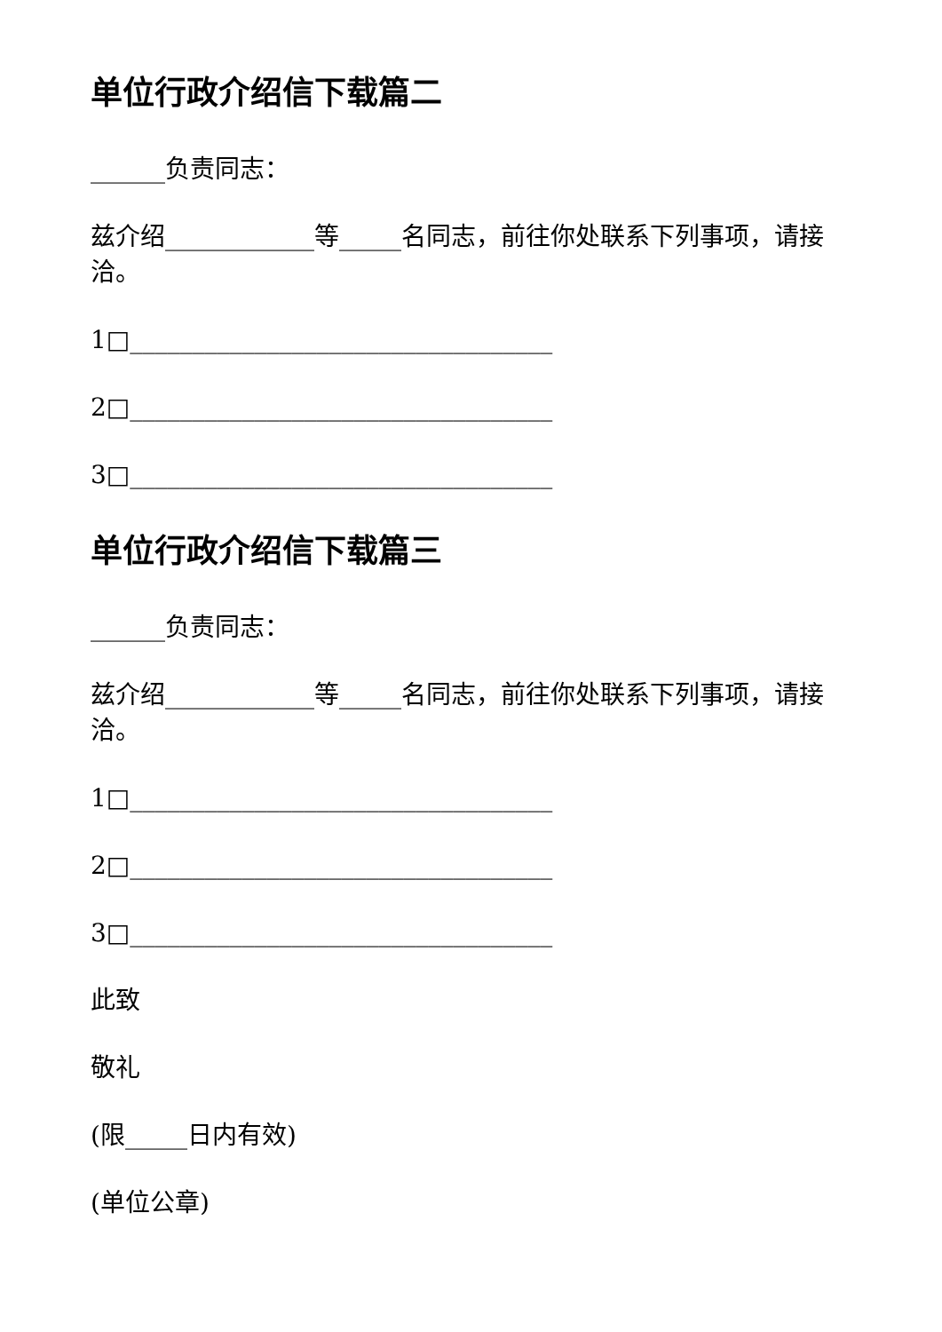单位行政介绍信下载篇二
______负责同志：
兹介绍____________等_____名同志，前往你处联系下列事项，请接洽。
1□__________________________________
2□__________________________________
3□__________________________________
单位行政介绍信下载篇三
______负责同志：
兹介绍____________等_____名同志，前往你处联系下列事项，请接洽。
1□__________________________________
2□__________________________________
3□__________________________________
此致
敬礼
(限_____日内有效)
(单位公章)